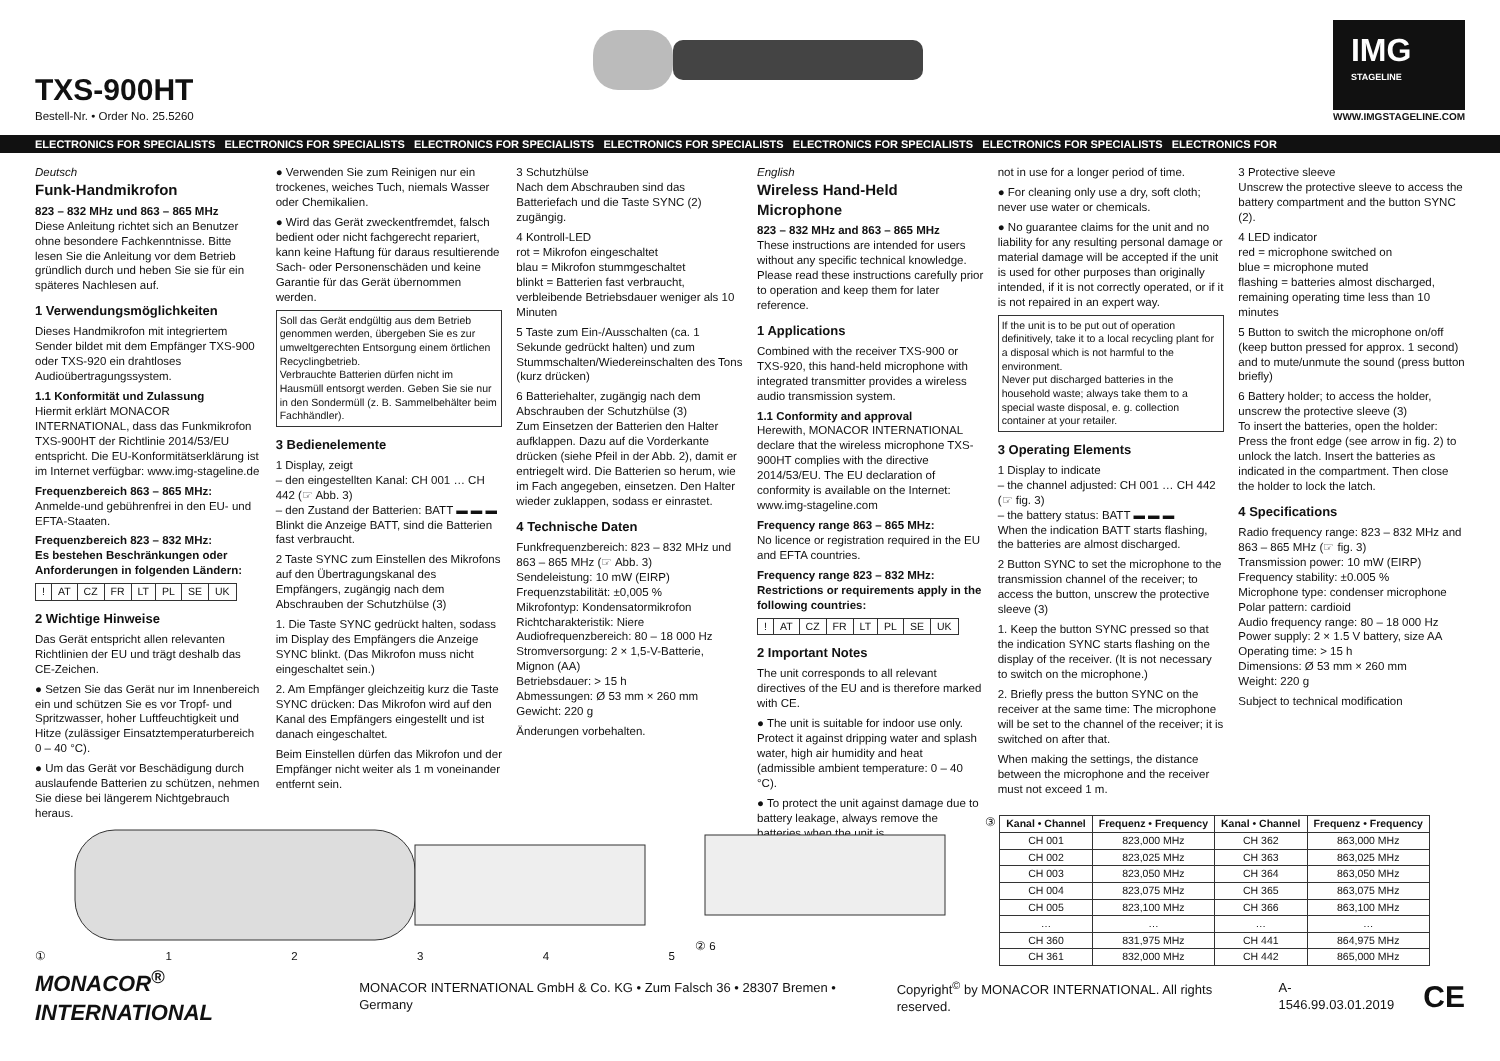TXS-900HT
Bestell-Nr. • Order No. 25.5260
IMG
STAGELINE
WWW.IMGSTAGELINE.COM
ELECTRONICS FOR SPECIALISTS ELECTRONICS FOR SPECIALISTS ELECTRONICS FOR SPECIALISTS ELECTRONICS FOR SPECIALISTS ELECTRONICS FOR SPECIALISTS ELECTRONICS FOR SPECIALISTS ELECTRONICS FOR
Deutsch
Funk-Handmikrofon
823 – 832 MHz und 863 – 865 MHz
Diese Anleitung richtet sich an Benutzer ohne besondere Fachkenntnisse. Bitte lesen Sie die Anleitung vor dem Betrieb gründlich durch und heben Sie sie für ein späteres Nachlesen auf.
1 Verwendungsmöglichkeiten
Dieses Handmikrofon mit integriertem Sender bildet mit dem Empfänger TXS-900 oder TXS-920 ein drahtloses Audioübertragungssystem.
1.1 Konformität und Zulassung
Hiermit erklärt MONACOR INTERNATIONAL, dass das Funkmikrofon TXS-900HT der Richtlinie 2014/53/EU entspricht. Die EU-Konformitätserklärung ist im Internet verfügbar: www.img-stageline.de
Frequenzbereich 863 – 865 MHz:
Anmelde-und gebührenfrei in den EU- und EFTA-Staaten.
Frequenzbereich 823 – 832 MHz:
Es bestehen Beschränkungen oder Anforderungen in folgenden Ländern:
| ! | AT | CZ | FR | LT | PL | SE | UK |
2 Wichtige Hinweise
Das Gerät entspricht allen relevanten Richtlinien der EU und trägt deshalb das CE-Zeichen.
● Setzen Sie das Gerät nur im Innenbereich ein und schützen Sie es vor Tropf- und Spritzwasser, hoher Luftfeuchtigkeit und Hitze (zulässiger Einsatztemperaturbereich 0 – 40 °C).
● Um das Gerät vor Beschädigung durch auslaufende Batterien zu schützen, nehmen Sie diese bei längerem Nichtgebrauch heraus.
● Verwenden Sie zum Reinigen nur ein trockenes, weiches Tuch, niemals Wasser oder Chemikalien.
● Wird das Gerät zweckentfremdet, falsch bedient oder nicht fachgerecht repariert, kann keine Haftung für daraus resultierende Sach- oder Personenschäden und keine Garantie für das Gerät übernommen werden.
Soll das Gerät endgültig aus dem Betrieb genommen werden, übergeben Sie es zur umweltgerechten Entsorgung einem örtlichen Recyclingbetrieb.
Verbrauchte Batterien dürfen nicht im Hausmüll entsorgt werden. Geben Sie sie nur in den Sondermüll (z. B. Sammelbehälter beim Fachhändler).
3 Bedienelemente
1 Display, zeigt
– den eingestellten Kanal: CH 001 … CH 442 (☞ Abb. 3)
– den Zustand der Batterien: BATT ▬ ▬ ▬
Blinkt die Anzeige BATT, sind die Batterien fast verbraucht.
2 Taste SYNC zum Einstellen des Mikrofons auf den Übertragungskanal des Empfängers, zugängig nach dem Abschrauben der Schutzhülse (3)
1. Die Taste SYNC gedrückt halten, sodass im Display des Empfängers die Anzeige SYNC blinkt. (Das Mikrofon muss nicht eingeschaltet sein.)
2. Am Empfänger gleichzeitig kurz die Taste SYNC drücken: Das Mikrofon wird auf den Kanal des Empfängers eingestellt und ist danach eingeschaltet.
Beim Einstellen dürfen das Mikrofon und der Empfänger nicht weiter als 1 m voneinander entfernt sein.
3 Schutzhülse
Nach dem Abschrauben sind das Batteriefach und die Taste SYNC (2) zugängig.
4 Kontroll-LED
rot = Mikrofon eingeschaltet
blau = Mikrofon stummgeschaltet
blinkt = Batterien fast verbraucht, verbleibende Betriebsdauer weniger als 10 Minuten
5 Taste zum Ein-/Ausschalten (ca. 1 Sekunde gedrückt halten) und zum Stummschalten/Wiedereinschalten des Tons (kurz drücken)
6 Batteriehalter, zugängig nach dem Abschrauben der Schutzhülse (3)
Zum Einsetzen der Batterien den Halter aufklappen. Dazu auf die Vorderkante drücken (siehe Pfeil in der Abb. 2), damit er entriegelt wird. Die Batterien so herum, wie im Fach angegeben, einsetzen. Den Halter wieder zuklappen, sodass er einrastet.
4 Technische Daten
Funkfrequenzbereich: 823 – 832 MHz und 863 – 865 MHz (☞ Abb. 3)
Sendeleistung: 10 mW (EIRP)
Frequenzstabilität: ±0,005 %
Mikrofontyp: Kondensatormikrofon
Richtcharakteristik: Niere
Audiofrequenzbereich: 80 – 18 000 Hz
Stromversorgung: 2 × 1,5-V-Batterie, Mignon (AA)
Betriebsdauer: > 15 h
Abmessungen: Ø 53 mm × 260 mm
Gewicht: 220 g
Änderungen vorbehalten.
English
Wireless Hand-Held Microphone
823 – 832 MHz and 863 – 865 MHz
These instructions are intended for users without any specific technical knowledge. Please read these instructions carefully prior to operation and keep them for later reference.
1 Applications
Combined with the receiver TXS-900 or TXS-920, this hand-held microphone with integrated transmitter provides a wireless audio transmission system.
1.1 Conformity and approval
Herewith, MONACOR INTERNATIONAL declare that the wireless microphone TXS-900HT complies with the directive 2014/53/EU. The EU declaration of conformity is available on the Internet: www.img-stageline.com
Frequency range 863 – 865 MHz:
No licence or registration required in the EU and EFTA countries.
Frequency range 823 – 832 MHz:
Restrictions or requirements apply in the following countries:
| ! | AT | CZ | FR | LT | PL | SE | UK |
2 Important Notes
The unit corresponds to all relevant directives of the EU and is therefore marked with CE.
● The unit is suitable for indoor use only. Protect it against dripping water and splash water, high air humidity and heat (admissible ambient temperature: 0 – 40 °C).
● To protect the unit against damage due to battery leakage, always remove the batteries when the unit is
not in use for a longer period of time.
● For cleaning only use a dry, soft cloth; never use water or chemicals.
● No guarantee claims for the unit and no liability for any resulting personal damage or material damage will be accepted if the unit is used for other purposes than originally intended, if it is not correctly operated, or if it is not repaired in an expert way.
If the unit is to be put out of operation definitively, take it to a local recycling plant for a disposal which is not harmful to the environment.
Never put discharged batteries in the household waste; always take them to a special waste disposal, e. g. collection container at your retailer.
3 Operating Elements
1 Display to indicate
– the channel adjusted: CH 001 … CH 442 (☞ fig. 3)
– the battery status: BATT ▬ ▬ ▬
When the indication BATT starts flashing, the batteries are almost discharged.
2 Button SYNC to set the microphone to the transmission channel of the receiver; to access the button, unscrew the protective sleeve (3)
1. Keep the button SYNC pressed so that the indication SYNC starts flashing on the display of the receiver. (It is not necessary to switch on the microphone.)
2. Briefly press the button SYNC on the receiver at the same time: The microphone will be set to the channel of the receiver; it is switched on after that.
When making the settings, the distance between the microphone and the receiver must not exceed 1 m.
3 Protective sleeve
Unscrew the protective sleeve to access the battery compartment and the button SYNC (2).
4 LED indicator
red = microphone switched on
blue = microphone muted
flashing = batteries almost discharged, remaining operating time less than 10 minutes
5 Button to switch the microphone on/off (keep button pressed for approx. 1 second) and to mute/unmute the sound (press button briefly)
6 Battery holder; to access the holder, unscrew the protective sleeve (3)
To insert the batteries, open the holder: Press the front edge (see arrow in fig. 2) to unlock the latch. Insert the batteries as indicated in the compartment. Then close the holder to lock the latch.
4 Specifications
Radio frequency range: 823 – 832 MHz and 863 – 865 MHz (☞ fig. 3)
Transmission power: 10 mW (EIRP)
Frequency stability: ±0.005 %
Microphone type: condenser microphone
Polar pattern: cardioid
Audio frequency range: 80 – 18 000 Hz
Power supply: 2 × 1.5 V battery, size AA
Operating time: > 15 h
Dimensions: Ø 53 mm × 260 mm
Weight: 220 g
Subject to technical modification
①12345 ② 6 ③
| Kanal • Channel | Frequenz • Frequency | Kanal • Channel | Frequenz • Frequency |
| --- | --- | --- | --- |
| CH 001 | 823,000 MHz | CH 362 | 863,000 MHz |
| CH 002 | 823,025 MHz | CH 363 | 863,025 MHz |
| CH 003 | 823,050 MHz | CH 364 | 863,050 MHz |
| CH 004 | 823,075 MHz | CH 365 | 863,075 MHz |
| CH 005 | 823,100 MHz | CH 366 | 863,100 MHz |
| … | … | … | … |
| CH 360 | 831,975 MHz | CH 441 | 864,975 MHz |
| CH 361 | 832,000 MHz | CH 442 | 865,000 MHz |
MONACOR<sup>®</sup> INTERNATIONAL MONACOR INTERNATIONAL GmbH & Co. KG • Zum Falsch 36 • 28307 Bremen • Germany Copyright<sup>©</sup> by MONACOR INTERNATIONAL. All rights reserved. A-1546.99.03.01.2019 CE